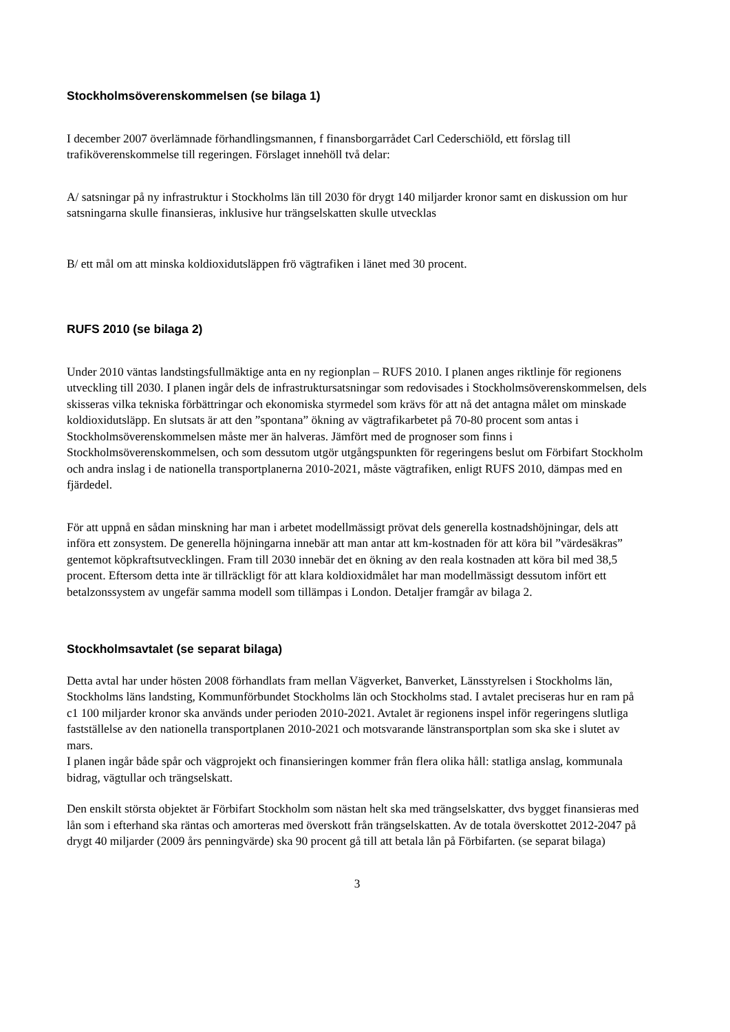Stockholmsöverenskommelsen (se bilaga 1)
I december 2007 överlämnade förhandlingsmannen, f finansborgarrådet Carl Cederschiöld, ett förslag till trafiköverenskommelse till regeringen. Förslaget innehöll två delar:
A/ satsningar på ny infrastruktur i Stockholms län till 2030 för drygt 140 miljarder kronor samt en diskussion om hur satsningarna skulle finansieras, inklusive hur trängselskatten skulle utvecklas
B/ ett mål om att minska koldioxidutsläppen frö vägtrafiken i länet med 30 procent.
RUFS 2010 (se bilaga 2)
Under 2010 väntas landstingsfullmäktige anta en ny regionplan – RUFS 2010. I planen anges riktlinje för regionens utveckling till 2030. I planen ingår dels de infrastruktursatsningar som redovisades i Stockholmsöverenskommelsen, dels skisseras vilka tekniska förbättringar och ekonomiska styrmedel som krävs för att nå det antagna målet om minskade koldioxidutsläpp. En slutsats är att den ”spontana” ökning av vägtrafikarbetet på 70-80 procent som antas i Stockholmsöverenskommelsen måste mer än halveras. Jämfört med de prognoser som finns i Stockholmsöverenskommelsen, och som dessutom utgör utgångspunkten för regeringens beslut om Förbifart Stockholm och andra inslag i de nationella transportplanerna 2010-2021, måste vägtrafiken, enligt RUFS 2010, dämpas med en fjärdedel.
För att uppnå en sådan minskning har man i arbetet modellmässigt prövat dels generella kostnadshöjningar, dels att införa ett zonsystem. De generella höjningarna innebär att man antar att km-kostnaden för att köra bil ”värdesäkras” gentemot köpkraftsutvecklingen. Fram till 2030 innebär det en ökning av den reala kostnaden att köra bil med 38,5 procent. Eftersom detta inte är tillräckligt för att klara koldioxidmålet har man modellmässigt dessutom infört ett betalzonssystem av ungefär samma modell som tillämpas i London. Detaljer framgår av bilaga 2.
Stockholmsavtalet (se separat bilaga)
Detta avtal har under hösten 2008 förhandlats fram mellan Vägverket, Banverket, Länsstyrelsen i Stockholms län, Stockholms läns landsting, Kommunförbundet Stockholms län och Stockholms stad. I avtalet preciseras hur en ram på c1 100 miljarder kronor ska används under perioden 2010-2021. Avtalet är regionens inspel inför regeringens slutliga fastställelse av den nationella transportplanen 2010-2021 och motsvarande länstransportplan som ska ske i slutet av mars.
I planen ingår både spår och vägprojekt och finansieringen kommer från flera olika håll: statliga anslag, kommunala bidrag, vägtullar och trängselskatt.
Den enskilt största objektet är Förbifart Stockholm som nästan helt ska med trängselskatter, dvs bygget finansieras med lån som i efterhand ska räntas och amorteras med överskott från trängselskatten. Av de totala överskottet 2012-2047 på drygt 40 miljarder (2009 års penningvärde) ska 90 procent gå till att betala lån på Förbifarten. (se separat bilaga)
3